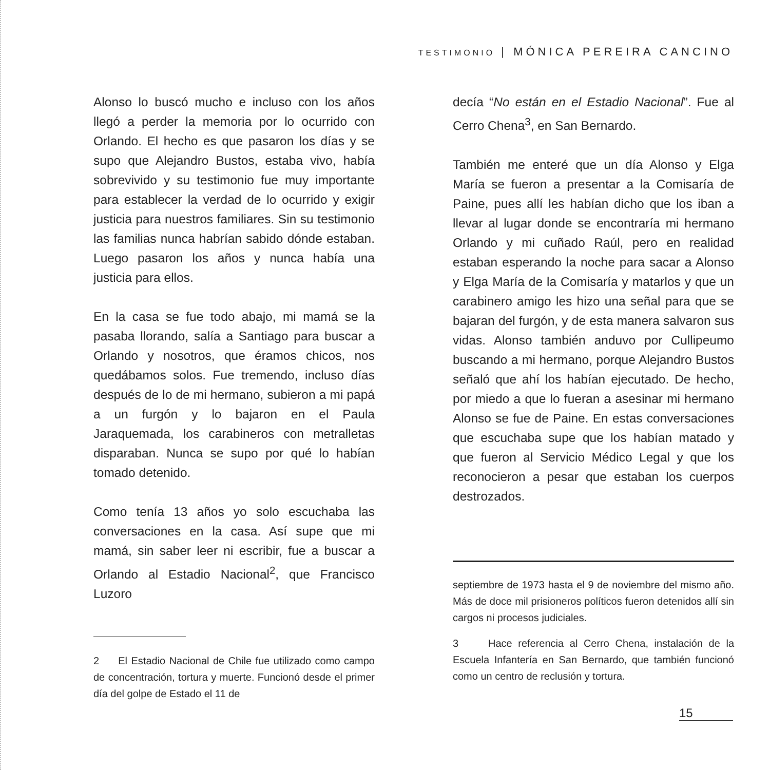TESTIMONIO | MÓNICA PEREIRA CANCINO
Alonso lo buscó mucho e incluso con los años llegó a perder la memoria por lo ocurrido con Orlando. El hecho es que pasaron los días y se supo que Alejandro Bustos, estaba vivo, había sobrevivido y su testimonio fue muy importante para establecer la verdad de lo ocurrido y exigir justicia para nuestros familiares. Sin su testimonio las familias nunca habrían sabido dónde estaban. Luego pasaron los años y nunca había una justicia para ellos.
En la casa se fue todo abajo, mi mamá se la pasaba llorando, salía a Santiago para buscar a Orlando y nosotros, que éramos chicos, nos quedábamos solos. Fue tremendo, incluso días después de lo de mi hermano, subieron a mi papá a un furgón y lo bajaron en el Paula Jaraquemada, los carabineros con metralletas disparaban. Nunca se supo por qué lo habían tomado detenido.
Como tenía 13 años yo solo escuchaba las conversaciones en la casa. Así supe que mi mamá, sin saber leer ni escribir, fue a buscar a Orlando al Estadio Nacional<sup>2</sup>, que Francisco Luzoro
2 El Estadio Nacional de Chile fue utilizado como campo de concentración, tortura y muerte. Funcionó desde el primer día del golpe de Estado el 11 de
decía “No están en el Estadio Nacional”. Fue al Cerro Chena<sup>3</sup>, en San Bernardo.
También me enteré que un día Alonso y Elga María se fueron a presentar a la Comisaría de Paine, pues allí les habían dicho que los iban a llevar al lugar donde se encontraría mi hermano Orlando y mi cuñado Raúl, pero en realidad estaban esperando la noche para sacar a Alonso y Elga María de la Comisaría y matarlos y que un carabinero amigo les hizo una señal para que se bajaran del furgón, y de esta manera salvaron sus vidas. Alonso también anduvo por Cullipeumo buscando a mi hermano, porque Alejandro Bustos señaló que ahí los habían ejecutado. De hecho, por miedo a que lo fueran a asesinar mi hermano Alonso se fue de Paine. En estas conversaciones que escuchaba supe que los habían matado y que fueron al Servicio Médico Legal y que los reconocieron a pesar que estaban los cuerpos destrozados.
septiembre de 1973 hasta el 9 de noviembre del mismo año. Más de doce mil prisioneros políticos fueron detenidos allí sin cargos ni procesos judiciales.
3 Hace referencia al Cerro Chena, instalación de la Escuela Infantería en San Bernardo, que también funcionó como un centro de reclusión y tortura.
15